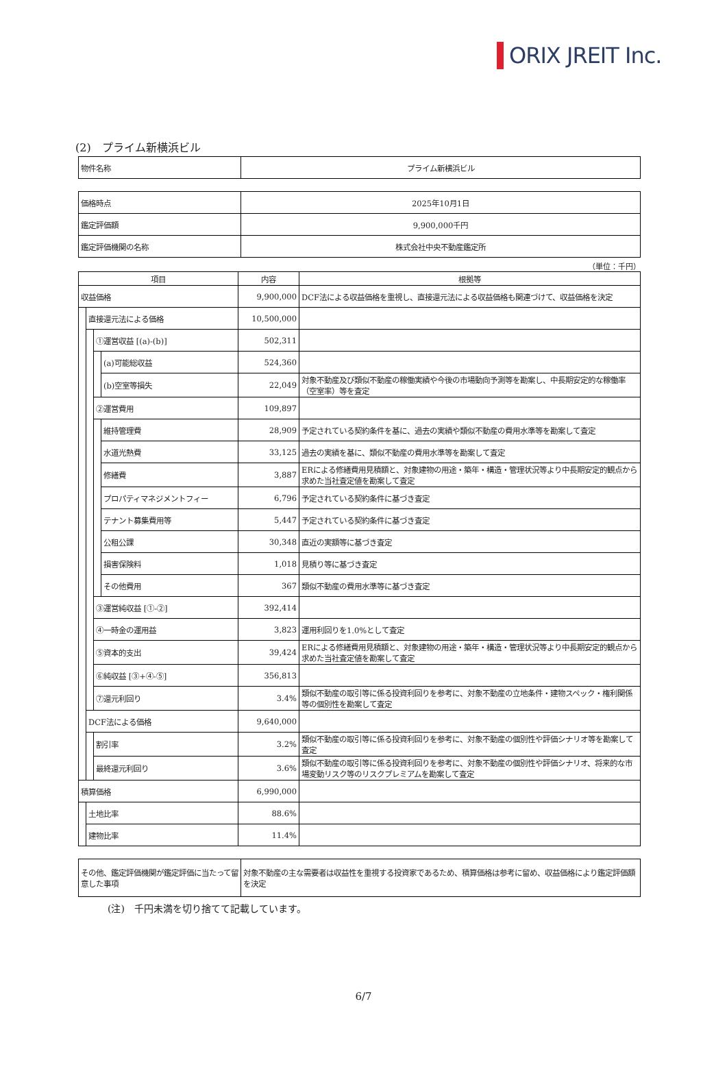ORIX JREIT Inc.
(2)　プライム新横浜ビル
| 物件名称 | プライム新横浜ビル |
| 価格時点 | 2025年10月1日 |
| 鑑定評価額 | 9,900,000千円 |
| 鑑定評価機関の名称 | 株式会社中央不動産鑑定所 |
（単位：千円）
| 項目 | | | | 内容 | 根拠等 |
| --- | --- | --- | --- | --- | --- |
| 収益価格 | | | | 9,900,000 | DCF法による収益価格を重視し、直接還元法による収益価格も関連づけて、収益価格を決定 |
| | 直接還元法による価格 | | | 10,500,000 | |
| | | ①運営収益 [(a)-(b)] | | 502,311 | |
| | | | (a)可能総収益 | 524,360 | |
| | | | (b)空室等損失 | 22,049 | 対象不動産及び類似不動産の稼働実績や今後の市場動向予測等を勘案し、中長期安定的な稼働率（空室率）等を査定 |
| | | ②運営費用 | | 109,897 | |
| | | | 維持管理費 | 28,909 | 予定されている契約条件を基に、過去の実績や類似不動産の費用水準等を勘案して査定 |
| | | | 水道光熱費 | 33,125 | 過去の実績を基に、類似不動産の費用水準等を勘案して査定 |
| | | | 修繕費 | 3,887 | ERによる修繕費用見積額と、対象建物の用途・築年・構造・管理状況等より中長期安定的観点から求めた当社査定値を勘案して査定 |
| | | | プロパティマネジメントフィー | 6,796 | 予定されている契約条件に基づき査定 |
| | | | テナント募集費用等 | 5,447 | 予定されている契約条件に基づき査定 |
| | | | 公租公課 | 30,348 | 直近の実額等に基づき査定 |
| | | | 損害保険料 | 1,018 | 見積り等に基づき査定 |
| | | | その他費用 | 367 | 類似不動産の費用水準等に基づき査定 |
| | | ③運営純収益 [①-②] | | 392,414 | |
| | | ④一時金の運用益 | | 3,823 | 運用利回りを1.0%として査定 |
| | | ⑤資本的支出 | | 39,424 | ERによる修繕費用見積額と、対象建物の用途・築年・構造・管理状況等より中長期安定的観点から求めた当社査定値を勘案して査定 |
| | | ⑥純収益 [③+④-⑤] | | 356,813 | |
| | | ⑦還元利回り | | 3.4% | 類似不動産の取引等に係る投資利回りを参考に、対象不動産の立地条件・建物スペック・権利関係等の個別性を勘案して査定 |
| | DCF法による価格 | | | 9,640,000 | |
| | | 割引率 | | 3.2% | 類似不動産の取引等に係る投資利回りを参考に、対象不動産の個別性や評価シナリオ等を勘案して査定 |
| | | 最終還元利回り | | 3.6% | 類似不動産の取引等に係る投資利回りを参考に、対象不動産の個別性や評価シナリオ、将来的な市場変動リスク等のリスクプレミアムを勘案して査定 |
| 積算価格 | | | | 6,990,000 | |
| | 土地比率 | | | 88.6% | |
| | 建物比率 | | | 11.4% | |
| その他、鑑定評価機関が鑑定評価に当たって留意した事項 | 対象不動産の主な需要者は収益性を重視する投資家であるため、積算価格は参考に留め、収益価格により鑑定評価額を決定 |
(注)　千円未満を切り捨てて記載しています。
6/7